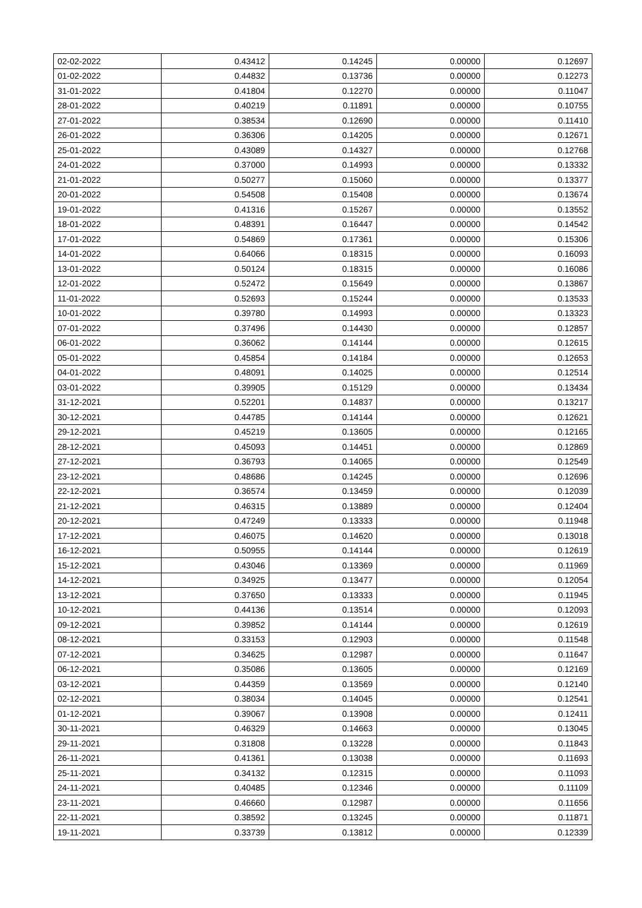| 02-02-2022 | 0.43412 | 0.14245 | 0.00000 | 0.12697 |
| 01-02-2022 | 0.44832 | 0.13736 | 0.00000 | 0.12273 |
| 31-01-2022 | 0.41804 | 0.12270 | 0.00000 | 0.11047 |
| 28-01-2022 | 0.40219 | 0.11891 | 0.00000 | 0.10755 |
| 27-01-2022 | 0.38534 | 0.12690 | 0.00000 | 0.11410 |
| 26-01-2022 | 0.36306 | 0.14205 | 0.00000 | 0.12671 |
| 25-01-2022 | 0.43089 | 0.14327 | 0.00000 | 0.12768 |
| 24-01-2022 | 0.37000 | 0.14993 | 0.00000 | 0.13332 |
| 21-01-2022 | 0.50277 | 0.15060 | 0.00000 | 0.13377 |
| 20-01-2022 | 0.54508 | 0.15408 | 0.00000 | 0.13674 |
| 19-01-2022 | 0.41316 | 0.15267 | 0.00000 | 0.13552 |
| 18-01-2022 | 0.48391 | 0.16447 | 0.00000 | 0.14542 |
| 17-01-2022 | 0.54869 | 0.17361 | 0.00000 | 0.15306 |
| 14-01-2022 | 0.64066 | 0.18315 | 0.00000 | 0.16093 |
| 13-01-2022 | 0.50124 | 0.18315 | 0.00000 | 0.16086 |
| 12-01-2022 | 0.52472 | 0.15649 | 0.00000 | 0.13867 |
| 11-01-2022 | 0.52693 | 0.15244 | 0.00000 | 0.13533 |
| 10-01-2022 | 0.39780 | 0.14993 | 0.00000 | 0.13323 |
| 07-01-2022 | 0.37496 | 0.14430 | 0.00000 | 0.12857 |
| 06-01-2022 | 0.36062 | 0.14144 | 0.00000 | 0.12615 |
| 05-01-2022 | 0.45854 | 0.14184 | 0.00000 | 0.12653 |
| 04-01-2022 | 0.48091 | 0.14025 | 0.00000 | 0.12514 |
| 03-01-2022 | 0.39905 | 0.15129 | 0.00000 | 0.13434 |
| 31-12-2021 | 0.52201 | 0.14837 | 0.00000 | 0.13217 |
| 30-12-2021 | 0.44785 | 0.14144 | 0.00000 | 0.12621 |
| 29-12-2021 | 0.45219 | 0.13605 | 0.00000 | 0.12165 |
| 28-12-2021 | 0.45093 | 0.14451 | 0.00000 | 0.12869 |
| 27-12-2021 | 0.36793 | 0.14065 | 0.00000 | 0.12549 |
| 23-12-2021 | 0.48686 | 0.14245 | 0.00000 | 0.12696 |
| 22-12-2021 | 0.36574 | 0.13459 | 0.00000 | 0.12039 |
| 21-12-2021 | 0.46315 | 0.13889 | 0.00000 | 0.12404 |
| 20-12-2021 | 0.47249 | 0.13333 | 0.00000 | 0.11948 |
| 17-12-2021 | 0.46075 | 0.14620 | 0.00000 | 0.13018 |
| 16-12-2021 | 0.50955 | 0.14144 | 0.00000 | 0.12619 |
| 15-12-2021 | 0.43046 | 0.13369 | 0.00000 | 0.11969 |
| 14-12-2021 | 0.34925 | 0.13477 | 0.00000 | 0.12054 |
| 13-12-2021 | 0.37650 | 0.13333 | 0.00000 | 0.11945 |
| 10-12-2021 | 0.44136 | 0.13514 | 0.00000 | 0.12093 |
| 09-12-2021 | 0.39852 | 0.14144 | 0.00000 | 0.12619 |
| 08-12-2021 | 0.33153 | 0.12903 | 0.00000 | 0.11548 |
| 07-12-2021 | 0.34625 | 0.12987 | 0.00000 | 0.11647 |
| 06-12-2021 | 0.35086 | 0.13605 | 0.00000 | 0.12169 |
| 03-12-2021 | 0.44359 | 0.13569 | 0.00000 | 0.12140 |
| 02-12-2021 | 0.38034 | 0.14045 | 0.00000 | 0.12541 |
| 01-12-2021 | 0.39067 | 0.13908 | 0.00000 | 0.12411 |
| 30-11-2021 | 0.46329 | 0.14663 | 0.00000 | 0.13045 |
| 29-11-2021 | 0.31808 | 0.13228 | 0.00000 | 0.11843 |
| 26-11-2021 | 0.41361 | 0.13038 | 0.00000 | 0.11693 |
| 25-11-2021 | 0.34132 | 0.12315 | 0.00000 | 0.11093 |
| 24-11-2021 | 0.40485 | 0.12346 | 0.00000 | 0.11109 |
| 23-11-2021 | 0.46660 | 0.12987 | 0.00000 | 0.11656 |
| 22-11-2021 | 0.38592 | 0.13245 | 0.00000 | 0.11871 |
| 19-11-2021 | 0.33739 | 0.13812 | 0.00000 | 0.12339 |